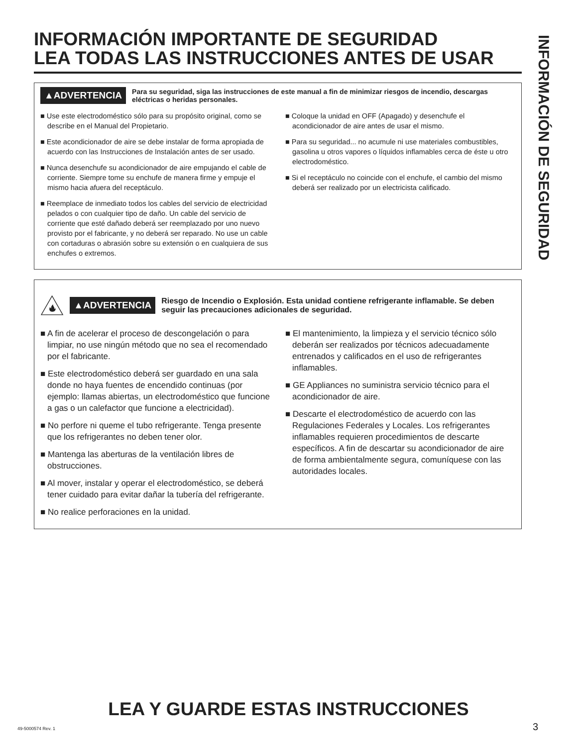INFORMACIÓN IMPORTANTE DE SEGURIDAD
LEA TODAS LAS INSTRUCCIONES ANTES DE USAR
▲ADVERTENCIA
Para su seguridad, siga las instrucciones de este manual a fin de minimizar riesgos de incendio, descargas eléctricas o heridas personales.
■ Use este electrodoméstico sólo para su propósito original, como se describe en el Manual del Propietario.
■ Este acondicionador de aire se debe instalar de forma apropiada de acuerdo con las Instrucciones de Instalación antes de ser usado.
■ Nunca desenchufe su acondicionador de aire empujando el cable de corriente. Siempre tome su enchufe de manera firme y empuje el mismo hacia afuera del receptáculo.
■ Reemplace de inmediato todos los cables del servicio de electricidad pelados o con cualquier tipo de daño. Un cable del servicio de corriente que esté dañado deberá ser reemplazado por uno nuevo provisto por el fabricante, y no deberá ser reparado. No use un cable con cortaduras o abrasión sobre su extensión o en cualquiera de sus enchufes o extremos.
■ Coloque la unidad en OFF (Apagado) y desenchufe el acondicionador de aire antes de usar el mismo.
■ Para su seguridad... no acumule ni use materiales combustibles, gasolina u otros vapores o líquidos inflamables cerca de éste u otro electrodoméstico.
■ Si el receptáculo no coincide con el enchufe, el cambio del mismo deberá ser realizado por un electricista calificado.
▲ADVERTENCIA
Riesgo de Incendio o Explosión. Esta unidad contiene refrigerante inflamable. Se deben seguir las precauciones adicionales de seguridad.
■ A fin de acelerar el proceso de descongelación o para limpiar, no use ningún método que no sea el recomendado por el fabricante.
■ Este electrodoméstico deberá ser guardado en una sala donde no haya fuentes de encendido continuas (por ejemplo: llamas abiertas, un electrodoméstico que funcione a gas o un calefactor que funcione a electricidad).
■ No perfore ni queme el tubo refrigerante. Tenga presente que los refrigerantes no deben tener olor.
■ Mantenga las aberturas de la ventilación libres de obstrucciones.
■ Al mover, instalar y operar el electrodoméstico, se deberá tener cuidado para evitar dañar la tubería del refrigerante.
■ No realice perforaciones en la unidad.
■ El mantenimiento, la limpieza y el servicio técnico sólo deberán ser realizados por técnicos adecuadamente entrenados y calificados en el uso de refrigerantes inflamables.
■ GE Appliances no suministra servicio técnico para el acondicionador de aire.
■ Descarte el electrodoméstico de acuerdo con las Regulaciones Federales y Locales. Los refrigerantes inflamables requieren procedimientos de descarte específicos. A fin de descartar su acondicionador de aire de forma ambientalmente segura, comuníquese con las autoridades locales.
INFORMACIÓN DE SEGURIDAD
LEA Y GUARDE ESTAS INSTRUCCIONES
49-5000574 Rev. 1 3